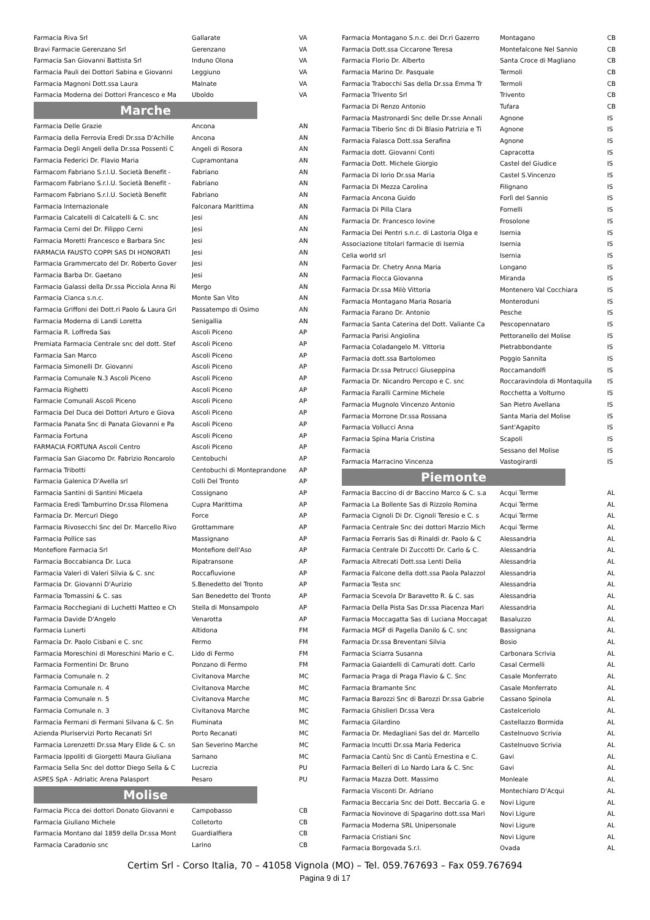| Farmacia Riva Srl | Gallarate | VA |
| Bravi Farmacie Gerenzano Srl | Gerenzano | VA |
| Farmacia San Giovanni Battista Srl | Induno Olona | VA |
| Farmacia Pauli dei Dottori Sabina e Giovanni | Leggiuno | VA |
| Farmacia Magnoni Dott.ssa Laura | Malnate | VA |
| Farmacia Moderna dei Dottori Francesco e Ma | Uboldo | VA |
Marche
| Farmacia Delle Grazie | Ancona | AN |
| Farmacia della Ferrovia Eredi Dr.ssa D'Achille | Ancona | AN |
| Farmacia Degli Angeli della Dr.ssa Possenti C | Angeli di Rosora | AN |
| Farmacia Federici Dr. Flavio Maria | Cupramontana | AN |
| Farmacom Fabriano S.r.l.U. Società Benefit - | Fabriano | AN |
| Farmacom Fabriano S.r.l.U. Società Benefit - | Fabriano | AN |
| Farmacom Fabriano S.r.l.U. Società Benefit | Fabriano | AN |
| Farmacia Internazionale | Falconara Marittima | AN |
| Farmacia Calcatelli di Calcatelli & C. snc | Jesi | AN |
| Farmacia Cerni del Dr. Filippo Cerni | Jesi | AN |
| Farmacia Moretti Francesco e Barbara Snc | Jesi | AN |
| FARMACIA FAUSTO COPPI SAS DI HONORATI | Jesi | AN |
| Farmacia Grammercato del Dr. Roberto Gover | Jesi | AN |
| Farmacia Barba Dr. Gaetano | Jesi | AN |
| Farmacia Galassi della Dr.ssa Picciola Anna Ri | Mergo | AN |
| Farmacia Cianca s.n.c. | Monte San Vito | AN |
| Farmacia Griffoni dei Dott.ri Paolo & Laura Gri | Passatempo di Osimo | AN |
| Farmacia Moderna di Landi Loretta | Senigallia | AN |
| Farmacia R. Loffreda Sas | Ascoli Piceno | AP |
| Premiata Farmacia Centrale snc del dott. Stef | Ascoli Piceno | AP |
| Farmacia San Marco | Ascoli Piceno | AP |
| Farmacia Simonelli Dr. Giovanni | Ascoli Piceno | AP |
| Farmacia Comunale N.3 Ascoli Piceno | Ascoli Piceno | AP |
| Farmacia Righetti | Ascoli Piceno | AP |
| Farmacie Comunali Ascoli Piceno | Ascoli Piceno | AP |
| Farmacia Del Duca dei Dottori Arturo e Giova | Ascoli Piceno | AP |
| Farmacia Panata Snc di Panata Giovanni e Pa | Ascoli Piceno | AP |
| Farmacia Fortuna | Ascoli Piceno | AP |
| FARMACIA FORTUNA Ascoli Centro | Ascoli Piceno | AP |
| Farmacia San Giacomo Dr. Fabrizio Roncarolo | Centobuchi | AP |
| Farmacia Tribotti | Centobuchi di Monteprandone | AP |
| Farmacia Galenica D'Avella srl | Colli Del Tronto | AP |
| Farmacia Santini di Santini Micaela | Cossignano | AP |
| Farmacia Eredi Tamburrino Dr.ssa Filomena | Cupra Marittima | AP |
| Farmacia Dr. Mercuri Diego | Force | AP |
| Farmacia Rivosecchi Snc del Dr. Marcello Rivo | Grottammare | AP |
| Farmacia Pollice sas | Massignano | AP |
| Montefiore Farmacia Srl | Montefiore dell'Aso | AP |
| Farmacia Boccabianca Dr. Luca | Ripatransone | AP |
| Farmacia Valeri di Valeri Silvia & C. snc | Roccafluvione | AP |
| Farmacia Dr. Giovanni D'Aurizio | S.Benedetto del Tronto | AP |
| Farmacia Tomassini & C. sas | San Benedetto del Tronto | AP |
| Farmacia Rocchegiani di Luchetti Matteo e Ch | Stella di Monsampolo | AP |
| Farmacia Davide D'Angelo | Venarotta | AP |
| Farmacia Lunerti | Altidona | FM |
| Farmacia Dr. Paolo Cisbani e C. snc | Fermo | FM |
| Farmacia Moreschini di Moreschini Mario e C. | Lido di Fermo | FM |
| Farmacia Formentini Dr. Bruno | Ponzano di Fermo | FM |
| Farmacia Comunale n. 2 | Civitanova Marche | MC |
| Farmacia Comunale n. 4 | Civitanova Marche | MC |
| Farmacia Comunale n. 5 | Civitanova Marche | MC |
| Farmacia Comunale n. 3 | Civitanova Marche | MC |
| Farmacia Fermani di Fermani Silvana & C. Sn | Fiuminata | MC |
| Azienda Pluriservizi Porto Recanati Srl | Porto Recanati | MC |
| Farmacia Lorenzetti Dr.ssa Mary Elide & C. sn | San Severino Marche | MC |
| Farmacia Ippoliti di Giorgetti Maura Giuliana | Sarnano | MC |
| Farmacia Sella Snc del dottor Diego Sella & C | Lucrezia | PU |
| ASPES SpA - Adriatic Arena Palasport | Pesaro | PU |
Molise
| Farmacia Picca dei dottori Donato Giovanni e | Campobasso | CB |
| Farmacia Giuliano Michele | Colletorto | CB |
| Farmacia Montano dal 1859 della Dr.ssa Mont | Guardialfiera | CB |
| Farmacia Caradonio snc | Larino | CB |
| Farmacia Montagano S.n.c. dei Dr.ri Gazerro | Montagano | CB |
| Farmacia Dott.ssa Ciccarone Teresa | Montefalcone Nel Sannio | CB |
| Farmacia Florio Dr. Alberto | Santa Croce di Magliano | CB |
| Farmacia Marino Dr. Pasquale | Termoli | CB |
| Farmacia Trabocchi Sas della Dr.ssa Emma Tr | Termoli | CB |
| Farmacia Trivento Srl | Trivento | CB |
| Farmacia Di Renzo Antonio | Tufara | CB |
| Farmacia Mastronardi Snc delle Dr.sse Annali | Agnone | IS |
| Farmacia Tiberio Snc di Di Blasio Patrizia e Ti | Agnone | IS |
| Farmacia Falasca Dott.ssa Serafina | Agnone | IS |
| Farmacia dott. Giovanni Conti | Capracotta | IS |
| Farmacia Dott. Michele Giorgio | Castel del Giudice | IS |
| Farmacia Di Iorio Dr.ssa Maria | Castel S.Vincenzo | IS |
| Farmacia Di Mezza Carolina | Filignano | IS |
| Farmacia Ancona Guido | Forlì del Sannio | IS |
| Farmacia Di Pilla Clara | Fornelli | IS |
| Farmacia Dr. Francesco Iovine | Frosolone | IS |
| Farmacia Dei Pentri s.n.c. di Lastoria Olga e | Isernia | IS |
| Associazione titolari farmacie di Isernia | Isernia | IS |
| Celia world srl | Isernia | IS |
| Farmacia Dr. Chetry Anna Maria | Longano | IS |
| Farmacia Fiocca Giovanna | Miranda | IS |
| Farmacia Dr.ssa Milò Vittoria | Montenero Val Cocchiara | IS |
| Farmacia Montagano Maria Rosaria | Monteroduni | IS |
| Farmacia Farano Dr. Antonio | Pesche | IS |
| Farmacia Santa Caterina del Dott. Valiante Ca | Pescopennataro | IS |
| Farmacia Parisi Angiolina | Pettoranello del Molise | IS |
| Farmacia Coladangelo M. Vittoria | Pietrabbondante | IS |
| Farmacia dott.ssa Bartolomeo | Poggio Sannita | IS |
| Farmacia Dr.ssa Petrucci Giuseppina | Roccamandolfi | IS |
| Farmacia Dr. Nicandro Percopo e C. snc | Roccaravindola di Montaquila | IS |
| Farmacia Faralli Carmine Michele | Rocchetta a Volturno | IS |
| Farmacia Mugnolo Vincenzo Antonio | San Pietro Avellana | IS |
| Farmacia Morrone Dr.ssa Rossana | Santa Maria del Molise | IS |
| Farmacia Vollucci Anna | Sant'Agapito | IS |
| Farmacia Spina Maria Cristina | Scapoli | IS |
| Farmacia | Sessano del Molise | IS |
| Farmacia Marracino Vincenza | Vastogirardi | IS |
Piemonte
| Farmacia Baccino di dr Baccino Marco & C. s.a | Acqui Terme | AL |
| Farmacia La Bollente Sas di Rizzolo Romina | Acqui Terme | AL |
| Farmacia Cignoli Di Dr. Cignoli Teresio e C. s | Acqui Terme | AL |
| Farmacia Centrale Snc dei dottori Marzio Mich | Acqui Terme | AL |
| Farmacia Ferraris Sas di Rinaldi dr. Paolo & C | Alessandria | AL |
| Farmacia Centrale Di Zuccotti Dr. Carlo & C. | Alessandria | AL |
| Farmacia Altrecati Dott.ssa Lenti Delia | Alessandria | AL |
| Farmacia Falcone della dott.ssa Paola Palazzol | Alessandria | AL |
| Farmacia Testa snc | Alessandria | AL |
| Farmacia Scevola Dr Baravetto R. & C. sas | Alessandria | AL |
| Farmacia Della Pista Sas Dr.ssa Piacenza Mari | Alessandria | AL |
| Farmacia Moccagatta Sas di Luciana Moccagat | Basaluzzo | AL |
| Farmacia MGF di Pagella Danilo & C. snc | Bassignana | AL |
| Farmacia Dr.ssa Breventani Silvia | Bosio | AL |
| Farmacia Sciarra Susanna | Carbonara Scrivia | AL |
| Farmacia Gaiardelli di Camurati dott. Carlo | Casal Cermelli | AL |
| Farmacia Praga di Praga Flavio & C. Snc | Casale Monferrato | AL |
| Farmacia Bramante Snc | Casale Monferrato | AL |
| Farmacia Barozzi Snc di Barozzi Dr.ssa Gabrie | Cassano Spinola | AL |
| Farmacia Ghislieri Dr.ssa Vera | Castelceriolo | AL |
| Farmacia Gilardino | Castellazzo Bormida | AL |
| Farmacia Dr. Medagliani Sas del dr. Marcello | Castelnuovo Scrivia | AL |
| Farmacia Incutti Dr.ssa Maria Federica | Castelnuovo Scrivia | AL |
| Farmacia Cantù Snc di Cantù Ernestina e C. | Gavi | AL |
| Farmacia Belleri di Lo Nardo Lara & C. Snc | Gavi | AL |
| Farmacia Mazza Dott. Massimo | Monleale | AL |
| Farmacia Visconti Dr. Adriano | Montechiaro D'Acqui | AL |
| Farmacia Beccaria Snc dei Dott. Beccaria G. e | Novi Ligure | AL |
| Farmacia Novinove di Spagarino dott.ssa Mari | Novi Ligure | AL |
| Farmacia Moderna SRL Unipersonale | Novi Ligure | AL |
| Farmacia Cristiani Snc | Novi Ligure | AL |
| Farmacia Borgovada S.r.l. | Ovada | AL |
Certim Srl - Corso Italia, 70 – 41058 Vignola (MO) – Tel. 059.767693 – Fax 059.767694
Pagina 9 di 17